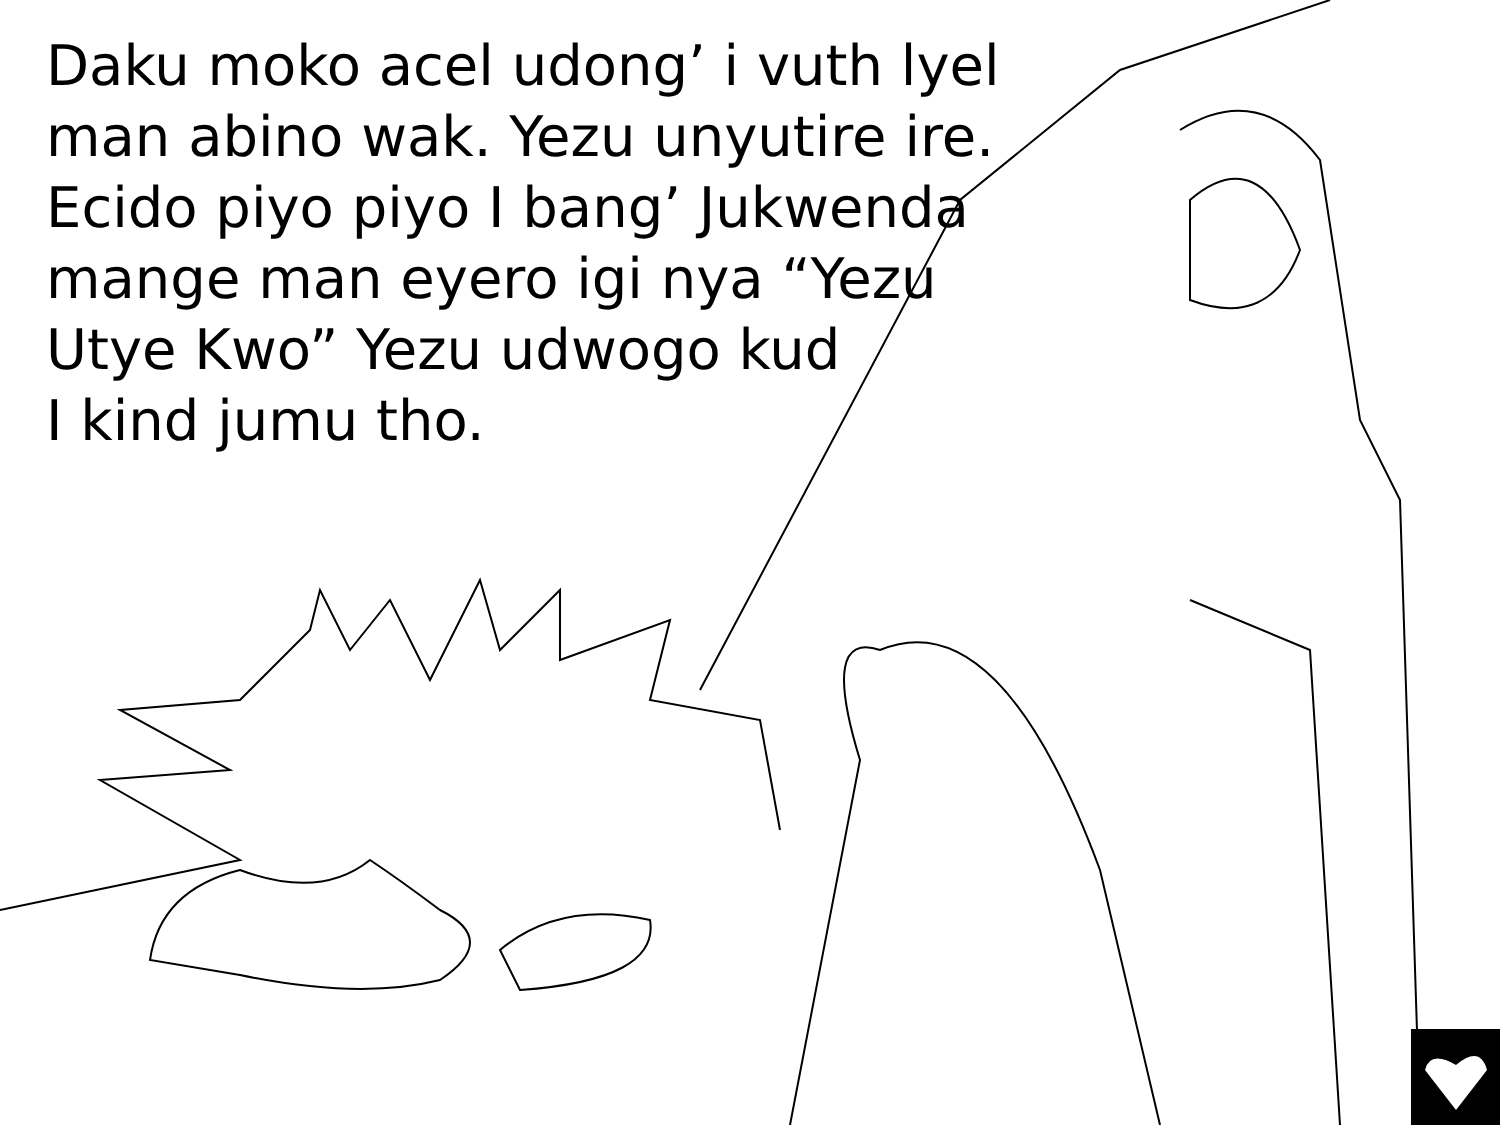Daku moko acel udong’ i vuth lyel
man abino wak. Yezu unyutire ire.
Ecido piyo piyo I bang’ Jukwenda
mange man eyero igi nya “Yezu
Utye Kwo” Yezu udwogo kud
I kind jumu tho.